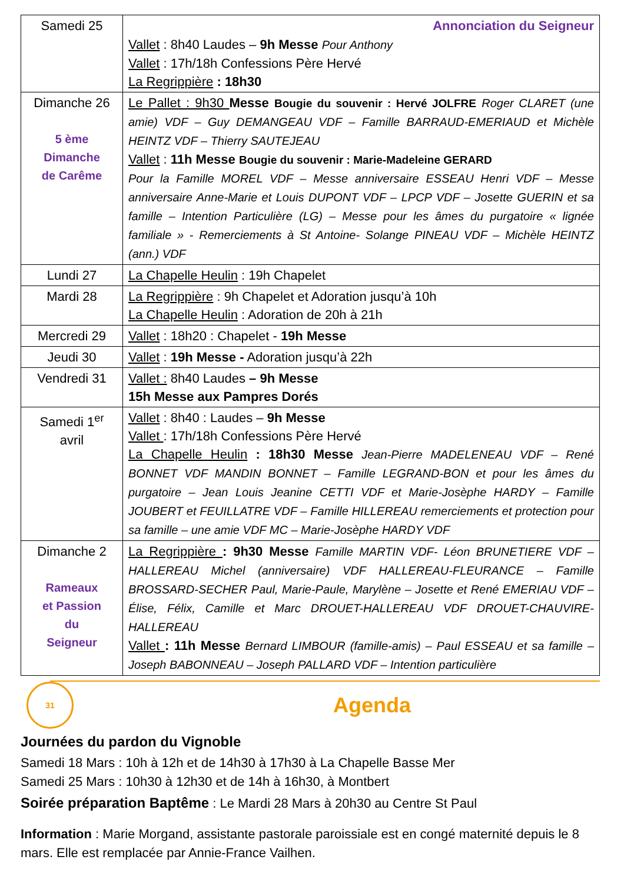| Samedi 25 | Annonciation du Seigneur Vallet : 8h40 Laudes – 9h Messe Pour Anthony Vallet : 17h/18h Confessions Père Hervé La Regrippière : 18h30 |
| Dimanche 26 5 ème Dimanche de Carême | Le Pallet : 9h30 Messe Bougie du souvenir : Hervé JOLFRE Roger CLARET (une amie) VDF – Guy DEMANGEAU VDF – Famille BARRAUD-EMERIAUD et Michèle HEINTZ VDF – Thierry SAUTEJEAU Vallet : 11h Messe Bougie du souvenir : Marie-Madeleine GERARD Pour la Famille MOREL VDF – Messe anniversaire ESSEAU Henri VDF – Messe anniversaire Anne-Marie et Louis DUPONT VDF – LPCP VDF – Josette GUERIN et sa famille – Intention Particulière (LG) – Messe pour les âmes du purgatoire « lignée familiale » - Remerciements à St Antoine- Solange PINEAU VDF – Michèle HEINTZ (ann.) VDF |
| Lundi 27 | La Chapelle Heulin : 19h Chapelet |
| Mardi 28 | La Regrippière : 9h Chapelet et Adoration jusqu’à 10h La Chapelle Heulin : Adoration de 20h à 21h |
| Mercredi 29 | Vallet : 18h20 : Chapelet - 19h Messe |
| Jeudi 30 | Vallet : 19h Messe - Adoration jusqu’à 22h |
| Vendredi 31 | Vallet : 8h40 Laudes – 9h Messe 15h Messe aux Pampres Dorés |
| Samedi 1<sup>er</sup> avril | Vallet : 8h40 : Laudes – 9h Messe Vallet : 17h/18h Confessions Père Hervé La Chapelle Heulin : 18h30 Messe Jean-Pierre MADELENEAU VDF – René BONNET VDF MANDIN BONNET – Famille LEGRAND-BON et pour les âmes du purgatoire – Jean Louis Jeanine CETTI VDF et Marie-Josèphe HARDY – Famille JOUBERT et FEUILLATRE VDF – Famille HILLEREAU remerciements et protection pour sa famille – une amie VDF MC – Marie-Josèphe HARDY VDF |
| Dimanche 2 Rameaux et Passion du Seigneur | La Regrippière : 9h30 Messe Famille MARTIN VDF- Léon BRUNETIERE VDF – HALLEREAU Michel (anniversaire) VDF HALLEREAU-FLEURANCE – Famille BROSSARD-SECHER Paul, Marie-Paule, Marylène – Josette et René EMERIAU VDF – Élise, Félix, Camille et Marc DROUET-HALLEREAU VDF DROUET-CHAUVIRE-HALLEREAU Vallet : 11h Messe Bernard LIMBOUR (famille-amis) – Paul ESSEAU et sa famille – Joseph BABONNEAU – Joseph PALLARD VDF – Intention particulière |
31
Agenda
Journées du pardon du Vignoble
Samedi 18 Mars : 10h à 12h et de 14h30 à 17h30 à La Chapelle Basse Mer
Samedi 25 Mars : 10h30 à 12h30 et de 14h à 16h30, à Montbert
Soirée préparation Baptême : Le Mardi 28 Mars à 20h30 au Centre St Paul
Information : Marie Morgand, assistante pastorale paroissiale est en congé maternité depuis le 8 mars. Elle est remplacée par Annie-France Vailhen.